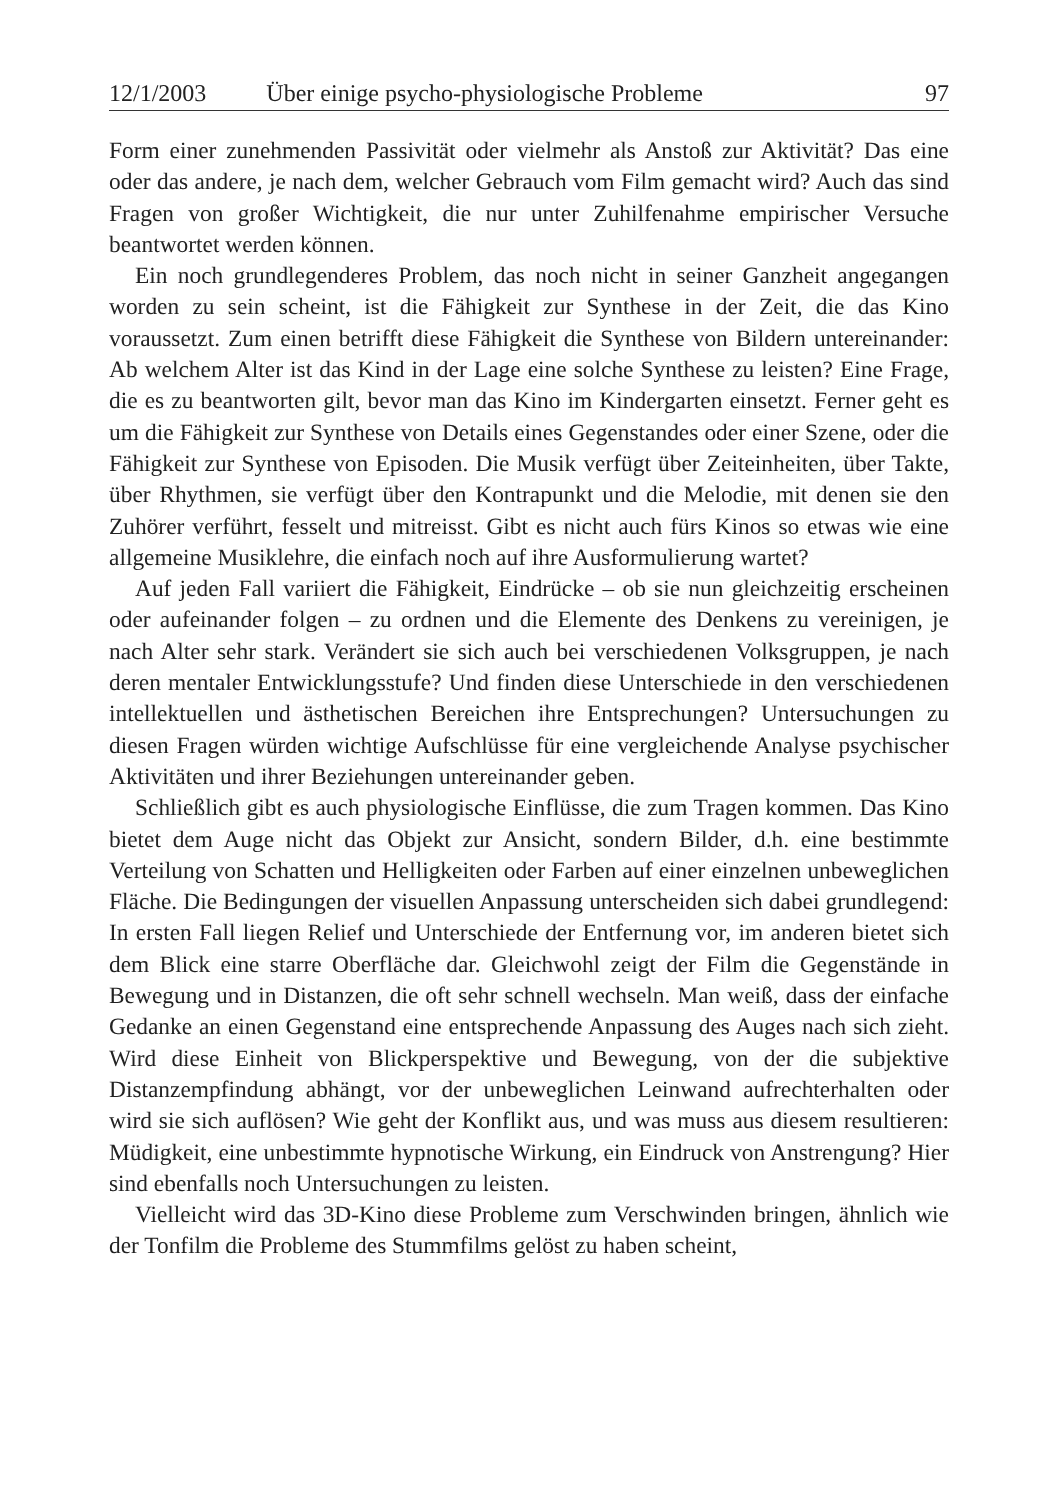12/1/2003 Über einige psycho-physiologische Probleme 97
Form einer zunehmenden Passivität oder vielmehr als Anstoß zur Aktivität? Das eine oder das andere, je nach dem, welcher Gebrauch vom Film gemacht wird? Auch das sind Fragen von großer Wichtigkeit, die nur unter Zuhilfenahme empirischer Versuche beantwortet werden können.
Ein noch grundlegenderes Problem, das noch nicht in seiner Ganzheit angegangen worden zu sein scheint, ist die Fähigkeit zur Synthese in der Zeit, die das Kino voraussetzt. Zum einen betrifft diese Fähigkeit die Synthese von Bildern untereinander: Ab welchem Alter ist das Kind in der Lage eine solche Synthese zu leisten? Eine Frage, die es zu beantworten gilt, bevor man das Kino im Kindergarten einsetzt. Ferner geht es um die Fähigkeit zur Synthese von Details eines Gegenstandes oder einer Szene, oder die Fähigkeit zur Synthese von Episoden. Die Musik verfügt über Zeiteinheiten, über Takte, über Rhythmen, sie verfügt über den Kontrapunkt und die Melodie, mit denen sie den Zuhörer verführt, fesselt und mitreisst. Gibt es nicht auch fürs Kinos so etwas wie eine allgemeine Musiklehre, die einfach noch auf ihre Ausformulierung wartet?
Auf jeden Fall variiert die Fähigkeit, Eindrücke – ob sie nun gleichzeitig erscheinen oder aufeinander folgen – zu ordnen und die Elemente des Denkens zu vereinigen, je nach Alter sehr stark. Verändert sie sich auch bei verschiedenen Volksgruppen, je nach deren mentaler Entwicklungsstufe? Und finden diese Unterschiede in den verschiedenen intellektuellen und ästhetischen Bereichen ihre Entsprechungen? Untersuchungen zu diesen Fragen würden wichtige Aufschlüsse für eine vergleichende Analyse psychischer Aktivitäten und ihrer Beziehungen untereinander geben.
Schließlich gibt es auch physiologische Einflüsse, die zum Tragen kommen. Das Kino bietet dem Auge nicht das Objekt zur Ansicht, sondern Bilder, d.h. eine bestimmte Verteilung von Schatten und Helligkeiten oder Farben auf einer einzelnen unbeweglichen Fläche. Die Bedingungen der visuellen Anpassung unterscheiden sich dabei grundlegend: In ersten Fall liegen Relief und Unterschiede der Entfernung vor, im anderen bietet sich dem Blick eine starre Oberfläche dar. Gleichwohl zeigt der Film die Gegenstände in Bewegung und in Distanzen, die oft sehr schnell wechseln. Man weiß, dass der einfache Gedanke an einen Gegenstand eine entsprechende Anpassung des Auges nach sich zieht. Wird diese Einheit von Blickperspektive und Bewegung, von der die subjektive Distanzempfindung abhängt, vor der unbeweglichen Leinwand aufrechterhalten oder wird sie sich auflösen? Wie geht der Konflikt aus, und was muss aus diesem resultieren: Müdigkeit, eine unbestimmte hypnotische Wirkung, ein Eindruck von Anstrengung? Hier sind ebenfalls noch Untersuchungen zu leisten.
Vielleicht wird das 3D-Kino diese Probleme zum Verschwinden bringen, ähnlich wie der Tonfilm die Probleme des Stummfilms gelöst zu haben scheint,